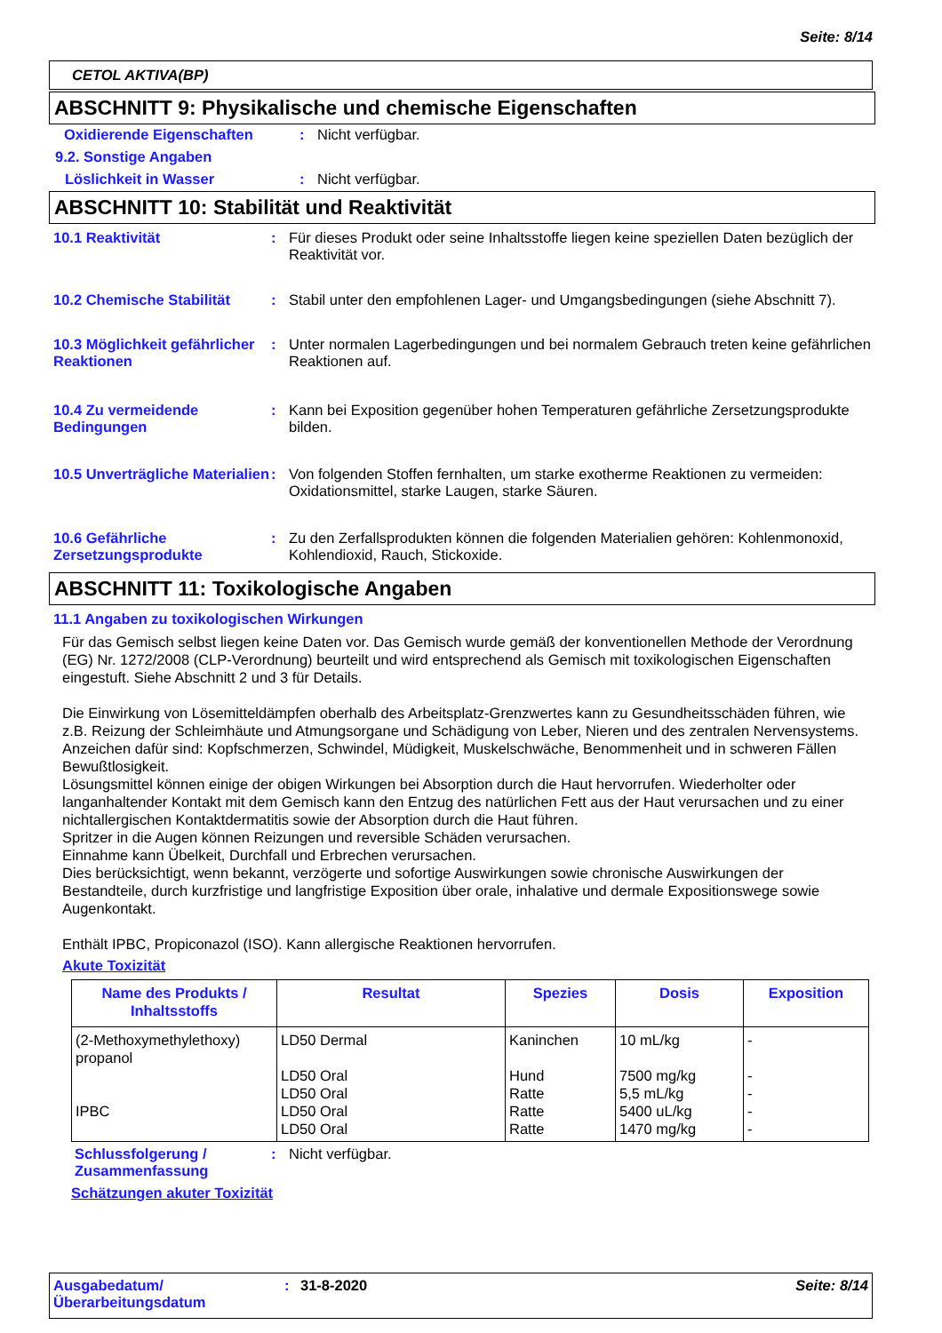Seite: 8/14
CETOL AKTIVA(BP)
ABSCHNITT 9: Physikalische und chemische Eigenschaften
Oxidierende Eigenschaften: Nicht verfügbar.
9.2. Sonstige Angaben
Löslichkeit in Wasser: Nicht verfügbar.
ABSCHNITT 10: Stabilität und Reaktivität
10.1 Reaktivität: Für dieses Produkt oder seine Inhaltsstoffe liegen keine speziellen Daten bezüglich der Reaktivität vor.
10.2 Chemische Stabilität: Stabil unter den empfohlenen Lager- und Umgangsbedingungen (siehe Abschnitt 7).
10.3 Möglichkeit gefährlicher Reaktionen: Unter normalen Lagerbedingungen und bei normalem Gebrauch treten keine gefährlichen Reaktionen auf.
10.4 Zu vermeidende Bedingungen: Kann bei Exposition gegenüber hohen Temperaturen gefährliche Zersetzungsprodukte bilden.
10.5 Unverträgliche Materialien: Von folgenden Stoffen fernhalten, um starke exotherme Reaktionen zu vermeiden: Oxidationsmittel, starke Laugen, starke Säuren.
10.6 Gefährliche Zersetzungsprodukte: Zu den Zerfallsprodukten können die folgenden Materialien gehören: Kohlenmonoxid, Kohlendioxid, Rauch, Stickoxide.
ABSCHNITT 11: Toxikologische Angaben
11.1 Angaben zu toxikologischen Wirkungen
Für das Gemisch selbst liegen keine Daten vor. Das Gemisch wurde gemäß der konventionellen Methode der Verordnung (EG) Nr. 1272/2008 (CLP-Verordnung) beurteilt und wird entsprechend als Gemisch mit toxikologischen Eigenschaften eingestuft. Siehe Abschnitt 2 und 3 für Details.
Die Einwirkung von Lösemitteldämpfen oberhalb des Arbeitsplatz-Grenzwertes kann zu Gesundheitsschäden führen, wie z.B. Reizung der Schleimhäute und Atmungsorgane und Schädigung von Leber, Nieren und des zentralen Nervensystems. Anzeichen dafür sind: Kopfschmerzen, Schwindel, Müdigkeit, Muskelschwäche, Benommenheit und in schweren Fällen Bewußtlosigkeit.
Lösungsmittel können einige der obigen Wirkungen bei Absorption durch die Haut hervorrufen. Wiederholter oder langanhaltender Kontakt mit dem Gemisch kann den Entzug des natürlichen Fett aus der Haut verursachen und zu einer nichtallergischen Kontaktdermatitis sowie der Absorption durch die Haut führen.
Spritzer in die Augen können Reizungen und reversible Schäden verursachen.
Einnahme kann Übelkeit, Durchfall und Erbrechen verursachen.
Dies berücksichtigt, wenn bekannt, verzögerte und sofortige Auswirkungen sowie chronische Auswirkungen der Bestandteile, durch kurzfristige und langfristige Exposition über orale, inhalative und dermale Expositionswege sowie Augenkontakt.
Enthält IPBC, Propiconazol (ISO). Kann allergische Reaktionen hervorrufen.
Akute Toxizität
| Name des Produkts / Inhaltsstoffs | Resultat | Spezies | Dosis | Exposition |
| --- | --- | --- | --- | --- |
| (2-Methoxymethylethoxy) propanol IPBC | LD50 Dermal LD50 Oral LD50 Oral LD50 Oral LD50 Oral | Kaninchen Hund Ratte Ratte Ratte | 10 mL/kg 7500 mg/kg 5,5 mL/kg 5400 uL/kg 1470 mg/kg | - - - - - |
Schlussfolgerung / Zusammenfassung: Nicht verfügbar.
Schätzungen akuter Toxizität
Ausgabedatum/ Überarbeitungsdatum: 31-8-2020 Seite: 8/14